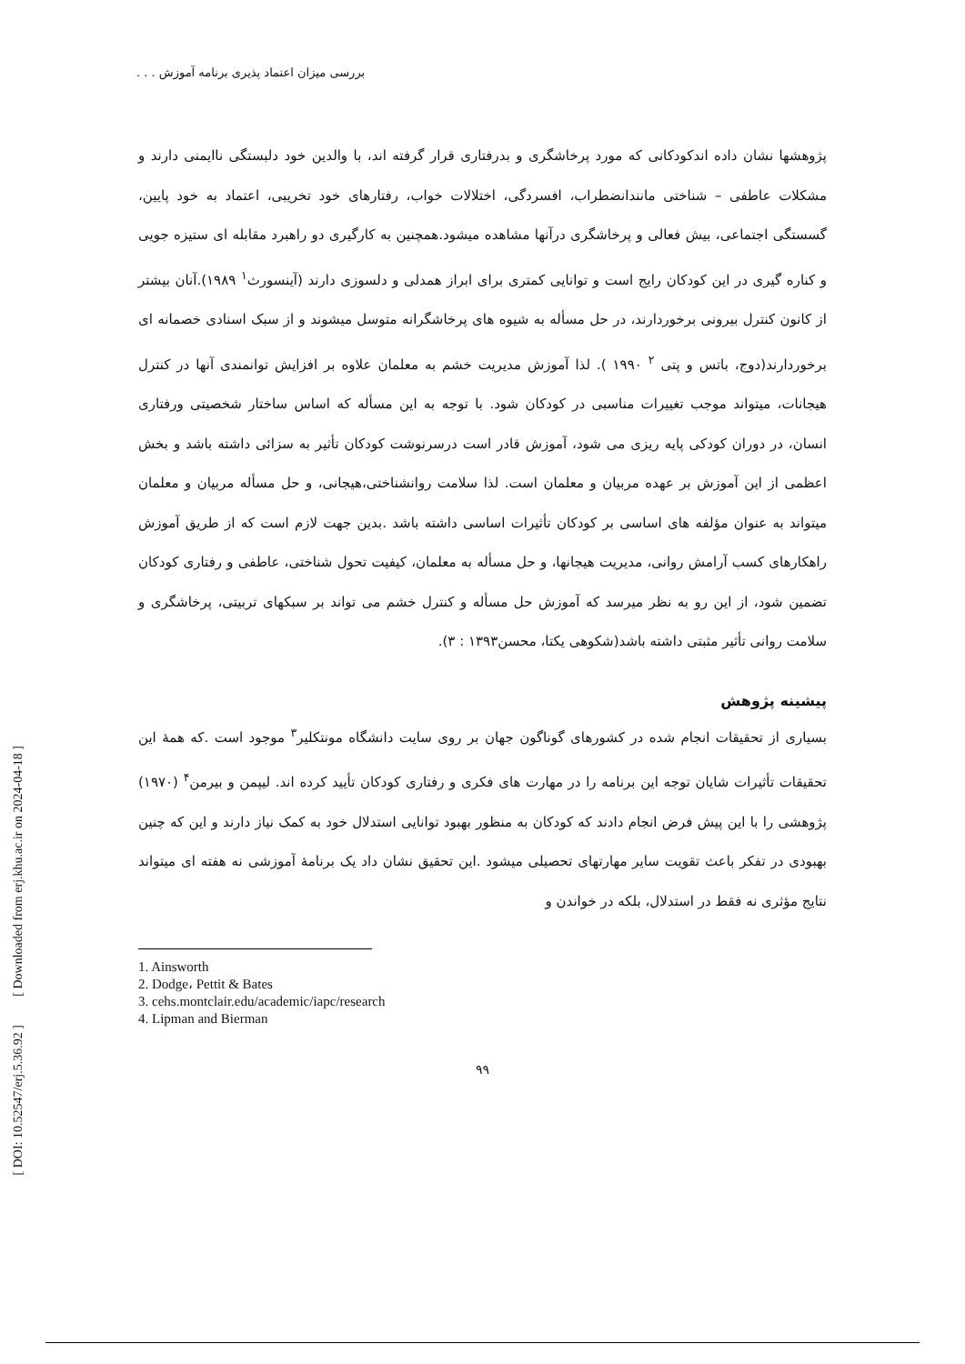بررسی میزان اعتماد پذیری برنامه آموزش . . .
[ DOI: 10.52547/erj.5.36.92 ] [ Downloaded from erj.khu.ac.ir on 2024-04-18 ]
پژوهشها نشان داده اندکودکانی که مورد پرخاشگری و بدرفتاری قرار گرفته اند، با والدین خود دلبستگی ناایمنی دارند و مشکلات عاطفی – شناختی مانندانضطراب، افسردگی، اختلالات خواب، رفتارهای خود تخریبی، اعتماد به خود پایین، گسستگی اجتماعی، بیش فعالی و پرخاشگری درآنها مشاهده میشود.همچنین به کارگیری دو راهبرد مقابله ای ستیزه جویی و کناره گیری در این کودکان رایج است و توانایی کمتری برای ابراز همدلی و دلسوزی دارند (آینسورث<sup>۱</sup> ۱۹۸۹).آنان بیشتر از کانون کنترل بیرونی برخوردارند، در حل مسأله به شیوه های پرخاشگرانه متوسل میشوند و از سبک اسنادی خصمانه ای برخوردارند(دوج، باتس و پتی <sup>۲</sup> ۱۹۹۰ ). لذا آموزش مدیریت خشم به معلمان علاوه بر افزایش توانمندی آنها در کنترل هیجانات، میتواند موجب تغییرات مناسبی در کودکان شود. با توجه به این مسأله که اساس ساختار شخصیتی ورفتاری انسان، در دوران کودکی پایه ریزی می شود، آموزش قادر است درسرنوشت کودکان تأثیر به سزائی داشته باشد و بخش اعظمی از این آموزش بر عهده مربیان و معلمان است. لذا سلامت روانشناختی،هیجانی، و حل مسأله مربیان و معلمان میتواند به عنوان مؤلفه های اساسی بر کودکان تأثیرات اساسی داشته باشد .بدین جهت لازم است که از طریق آموزش راهکارهای کسب آرامش روانی، مدیریت هیجانها، و حل مسأله به معلمان، کیفیت تحول شناختی، عاطفی و رفتاری کودکان تضمین شود، از این رو به نظر میرسد که آموزش حل مسأله و کنترل خشم می تواند بر سبکهای تربیتی، پرخاشگری و سلامت روانی تأثیر مثبتی داشته باشد(شکوهی یکتا، محسن۱۳۹۳ : ۳).
پیشینه پژوهش
بسیاری از تحقیقات انجام شده در کشورهای گوناگون جهان بر روی سایت دانشگاه مونتکلیر<sup>۳</sup> موجود است .که همهٔ این تحقیقات تأثیرات شایان توجه این برنامه را در مهارت های فکری و رفتاری کودکان تأیید کرده اند. لیپمن و بیرمن<sup>۴</sup> (۱۹۷۰) پژوهشی را با این پیش فرض انجام دادند که کودکان به منظور بهبود توانایی استدلال خود به کمک نیاز دارند و این که چنین بهبودی در تفکر باعث تقویت سایر مهارتهای تحصیلی میشود .این تحقیق نشان داد یک برنامهٔ آموزشی نه هفته ای میتواند نتایج مؤثری نه فقط در استدلال، بلکه در خواندن و
1. Ainsworth
2. Dodge، Pettit & Bates
3. cehs.montclair.edu/academic/iapc/research
4. Lipman and Bierman
۹۹